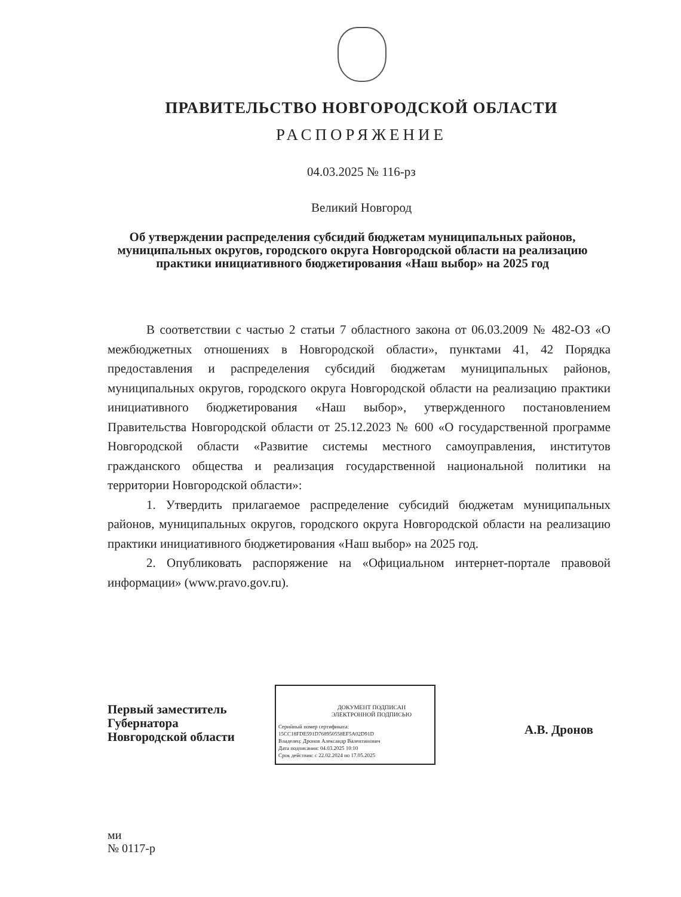ПРАВИТЕЛЬСТВО НОВГОРОДСКОЙ ОБЛАСТИ
РАСПОРЯЖЕНИЕ
04.03.2025 № 116-рз
Великий Новгород
Об утверждении распределения субсидий бюджетам муниципальных районов, муниципальных округов, городского округа Новгородской области на реализацию практики инициативного бюджетирования «Наш выбор» на 2025 год
В соответствии с частью 2 статьи 7 областного закона от 06.03.2009 № 482-ОЗ «О межбюджетных отношениях в Новгородской области», пунктами 41, 42 Порядка предоставления и распределения субсидий бюджетам муниципальных районов, муниципальных округов, городского округа Новгородской области на реализацию практики инициативного бюджетирования «Наш выбор», утвержденного постановлением Правительства Новгородской области от 25.12.2023 № 600 «О государственной программе Новгородской области «Развитие системы местного самоуправления, институтов гражданского общества и реализация государственной национальной политики на территории Новгородской области»:
1. Утвердить прилагаемое распределение субсидий бюджетам муниципальных районов, муниципальных округов, городского округа Новгородской области на реализацию практики инициативного бюджетирования «Наш выбор» на 2025 год.
2. Опубликовать распоряжение на «Официальном интернет-портале правовой информации» (www.pravo.gov.ru).
Первый заместитель
Губернатора
Новгородской области
ДОКУМЕНТ ПОДПИСАН
ЭЛЕКТРОННОЙ ПОДПИСЬЮ
Серийный номер сертификата:
15CC18FDE591D768950558EF5A02D91D
Владелец: Дронов Александр Валентинович
Дата подписания: 04.03.2025 10:10
Срок действия: с 22.02.2024 по 17.05.2025
А.В. Дронов
ми
№ 0117-р